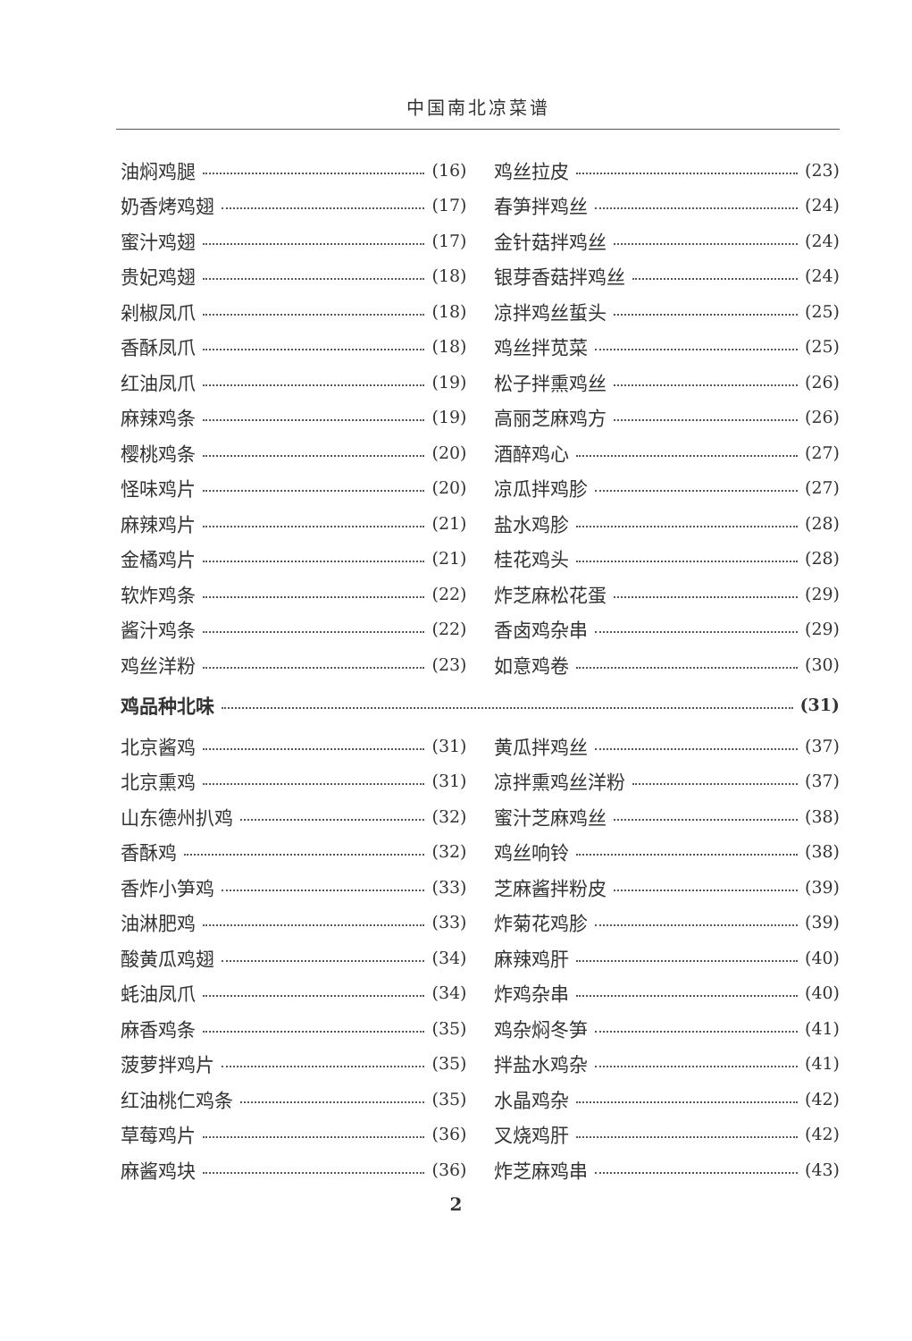中国南北凉菜谱
油焖鸡腿 (16)
奶香烤鸡翅 (17)
蜜汁鸡翅 (17)
贵妃鸡翅 (18)
剁椒凤爪 (18)
香酥凤爪 (18)
红油凤爪 (19)
麻辣鸡条 (19)
樱桃鸡条 (20)
怪味鸡片 (20)
麻辣鸡片 (21)
金橘鸡片 (21)
软炸鸡条 (22)
酱汁鸡条 (22)
鸡丝洋粉 (23)
鸡丝拉皮 (23)
春笋拌鸡丝 (24)
金针菇拌鸡丝 (24)
银芽香菇拌鸡丝 (24)
凉拌鸡丝蜇头 (25)
鸡丝拌苋菜 (25)
松子拌熏鸡丝 (26)
高丽芝麻鸡方 (26)
酒醉鸡心 (27)
凉瓜拌鸡胗 (27)
盐水鸡胗 (28)
桂花鸡头 (28)
炸芝麻松花蛋 (29)
香卤鸡杂串 (29)
如意鸡卷 (30)
鸡品种北味 (31)
北京酱鸡 (31)
北京熏鸡 (31)
山东德州扒鸡 (32)
香酥鸡 (32)
香炸小笋鸡 (33)
油淋肥鸡 (33)
酸黄瓜鸡翅 (34)
蚝油凤爪 (34)
麻香鸡条 (35)
菠萝拌鸡片 (35)
红油桃仁鸡条 (35)
草莓鸡片 (36)
麻酱鸡块 (36)
黄瓜拌鸡丝 (37)
凉拌熏鸡丝洋粉 (37)
蜜汁芝麻鸡丝 (38)
鸡丝响铃 (38)
芝麻酱拌粉皮 (39)
炸菊花鸡胗 (39)
麻辣鸡肝 (40)
炸鸡杂串 (40)
鸡杂焖冬笋 (41)
拌盐水鸡杂 (41)
水晶鸡杂 (42)
叉烧鸡肝 (42)
炸芝麻鸡串 (43)
2